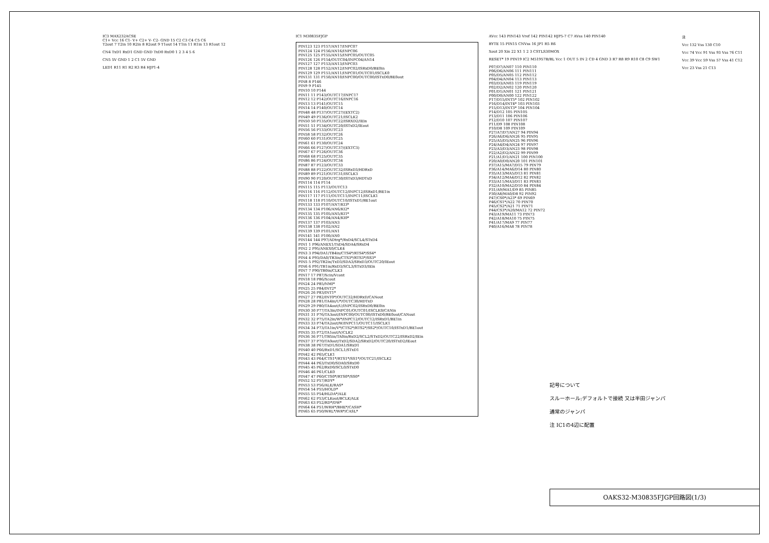IC3 MAX232ACSE
C1+ Vcc 16 C1- V+ C2+ V- C2- GND 15 C2 C3 C4 C5 C6
T2out 7 T2in 10 R2in 8 R2out 9 T1out 14 T1in 11 R1in 13 R1out 12
CN4 TxD1 RxD1 GND GND TxD0 RxD0 1 2 3 4 5 6
CN5 5V GND 1 2 C1 5V GND
LED1 R11 R1 R2 R3 R4 HJP1-4
IC1 M30835FJGP
PIN123 123 P157/AN17/INPC07
PIN124 124 P156/AN16/INPC06
PIN125 125 P155/AN15/INPC05/OUTC05
PIN126 126 P154/OUTC04/INPC04/AN14
PIN127 127 P153/AN13/INPC03
PIN128 128 P152/AN12/INPC02/ISRxD0/BE0in
PIN129 129 P151/AN11/INPC01/OUTC01/ISCLK0
PIN131 131 P150/AN10/INPC00/OUTC00/ISTxD0/BE0out
PIN8 8 P146
PIN9 9 P145
PIN10 10 P144
PIN11 11 P143/OUTC17/INPC17
PIN12 12 P142/OUTC16/INPC16
PIN13 13 P141/OUTC15
PIN14 14 P140/OUTC14
PIN48 48 P137/OUTC27/(EXTC2)
PIN49 49 P136/OUTC21/ISCLK2
PIN50 50 P135/OUTC22/ISRXD2/IEin
PIN51 51 P134/OUTC20/ISTxD2/IEout
PIN56 56 P133/OUTC23
PIN58 58 P132/OUTC26
PIN60 60 P131/OUTC25
PIN61 61 P130/OUTC24
PIN66 66 P127/OUTC37/(EXTC3)
PIN67 67 P126/OUTC36
PIN68 68 P125/OUTC35
PIN86 86 P124/OUTC34
PIN87 87 P123/OUTC33
PIN88 88 P122/OUTC32/ISRxD3/HDRxD
PIN89 89 P121/OUTC31/ISCLK3
PIN90 90 P120/OUTC30/ISTxD3/HDTxD
PIN114 114 P114
PIN115 115 P113/OUTC13
PIN116 116 P112/OUTC12/INPC12/ISRxD1/BE1in
PIN117 117 P111/OUTC11/INPC11/ISCLK1
PIN118 118 P110/OUTC10/ISTxD1/BE1out
PIN133 133 P107/AN7/KI3*
PIN134 134 P106/AN6/KI2*
PIN135 135 P105/AN5/KI1*
PIN136 136 P104/AN4/KI0*
PIN137 137 P103/AN3
PIN138 138 P102/AN2
PIN139 139 P101/AN1
PIN141 141 P100/AN0
PIN144 144 P97/ADtrg*/RxD4/SCL4/STxD4
PIN1 1 P96/ANEX1/TxD4/SDA4/SRxD4
PIN2 2 P95/ANEX0/CLK4
PIN3 3 P94/DA1/TB4in/CTS4*/RTS4*/SS4*
PIN4 4 P93/DA0/TB3in/CTS3*/RTS3*/SS3*
PIN5 5 P92/TB2in/TxD3/SDA3/SRxD3/OUTC20/IEout
PIN6 6 P91/TB1in/RxD3/SCL3/STxD3/IEin
PIN7 7 P90/TB0in/CLK3
PIN17 17 P87/Xcin/Vcont
PIN18 18 P86/Xcout
PIN24 24 P85/NMI*
PIN25 25 P84/INT2*
PIN26 26 P83/INT1*
PIN27 27 P82/INT0*/OUTC32/HDRxD/CANout
PIN28 28 P81/TA4in/U*/OUTC30/HDTxD
PIN29 29 P80/TA4out/U/INPC02/ISRxD0/BE0in
PIN30 30 P77/TA3in/INPC01/OUTC01/ISCLK0/CANin
PIN31 31 P76/TA3out/INPC00/OUTC00/ISTxD0/BE0out/CANout
PIN32 32 P75/TA2in/W*/INPC12/OUTC12/ISRxD1/BE1in
PIN33 33 P74/TA2out/W/INPC11/OUTC11/ISCLK1
PIN34 34 P73/TA1in/V*/CTS2*/RTS2*/SS2*/OUTC10/ISTxD1/BE1out
PIN35 35 P72/TA1out/V/CLK2
PIN36 36 P71/TB5in/TA0in/RxD2/SCL2/STxD2/OUTC22/ISRxD2/IEin
PIN37 37 P70/TA0out/TxD2/SDA2/SRxD2/OUTC20/ISTxD2/IEout
PIN38 38 P67/TxD1/SDA1/SRxD1
PIN40 40 P66/RxD1/SCL1/STxD1
PIN42 42 P65/CLK1
PIN43 43 P64/CTS1*/RTS1*/SS1*/OUTC21/ISCLK2
PIN44 44 P63/TxD0/SDA0/SRxD0
PIN45 45 P62/RxD0/SCL0/STxD0
PIN46 46 P61/CLK0
PIN47 47 P60/CTS0*/RTS0*/SS0*
PIN52 52 P57/RDY*
PIN53 53 P56/ALE/RAS*
PIN54 54 P55/HOLD*
PIN55 55 P54/HLDA*/ALE
PIN62 62 P53/CLKout/BCLK/ALE
PIN63 63 P52/RD*/DW*
PIN64 64 P51/WRH*/BHE*/CASH*
PIN65 65 P50/WRL*/WR*/CASL*
AVcc 143 PIN143 Vref 142 PIN142 HJP5-7 C7 AVss 140 PIN140
BYTE 15 PIN15 CNVss 16 JP1 R5 R6
Xout 20 Xin 22 X1 1 2 3 CSTLS30MOX
RESET* 19 PIN19 IC2 M51957B/BL Vcc 1 OUT 5 IN 2 CD 4 GND 3 R7 R8 R9 R10 C8 C9 SW1
P07/D7/AN07 110 PIN110
P06/D6/AN06 111 PIN111
P05/D5/AN05 112 PIN112
P04/D4/AN04 113 PIN113
P03/D3/AN03 119 PIN119
P02/D2/AN02 120 PIN120
P01/D1/AN01 121 PIN121
P00/D0/AN00 122 PIN122
P17/D15/INT5* 102 PIN102
P16/D14/INT4* 103 PIN103
P15/D13/INT3* 104 PIN104
P14/D12 105 PIN105
P13/D11 106 PIN106
P12/D10 107 PIN107
P11/D9 108 PIN108
P10/D8 109 PIN109
P27/A7/D7/AN27 94 PIN94
P26/A6/D6/AN26 95 PIN95
P25/A5/D5/AN25 96 PIN96
P24/A4/D4/AN24 97 PIN97
P23/A3/D3/AN23 98 PIN98
P22/A2/D2/AN22 99 PIN99
P21/A1/D1/AN21 100 PIN100
P20/A0/D0/AN20 101 PIN101
P37/A15/MA7/D15 79 PIN79
P36/A14/MA6/D14 80 PIN80
P35/A13/MA5/D13 81 PIN81
P34/A12/MA4/D12 82 PIN82
P33/A11/MA3/D11 83 PIN83
P32/A10/MA2/D10 84 PIN84
P31/A9/MA1/D9 85 PIN85
P30/A8/MA0/D8 92 PIN92
P47/CS0*/A23* 69 PIN69
P46/CS1*/A22 70 PIN70
P45/CS2*/A21 71 PIN71
P44/CS3*/A20/MA12 72 PIN72
P43/A19/MA11 73 PIN73
P42/A18/MA10 75 PIN75
P41/A17/MA9 77 PIN77
P40/A16/MA8 78 PIN78
注
Vcc 132 Vss 130 C10
Vcc 74 Vcc 91 Vss 93 Vss 76 C11
Vcc 39 Vcc 59 Vss 57 Vss 41 C12
Vcc 23 Vss 21 C13
記号について
スルーホール:デフォルトで接続 又は半田ジャンパ
通常のジャンパ
注 IC1の4辺に配置
OAKS32-M30835FJGP回路図(1/3)